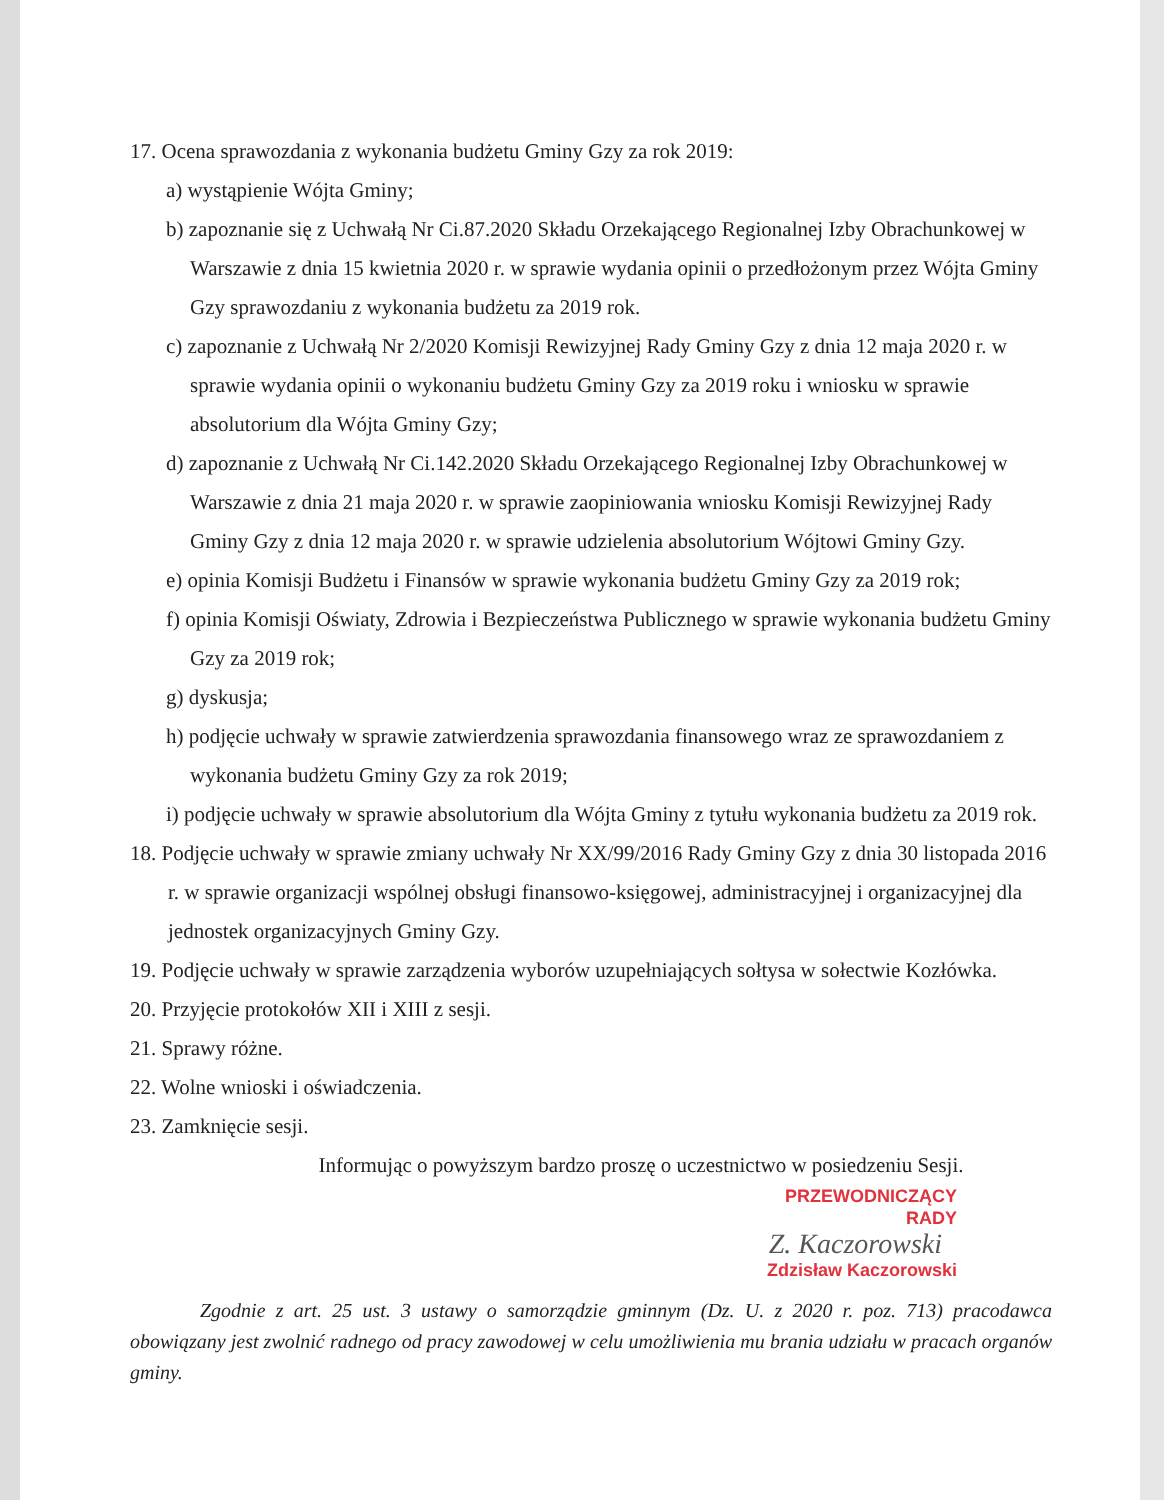17. Ocena sprawozdania z wykonania budżetu Gminy Gzy za rok 2019:
a) wystąpienie Wójta Gminy;
b) zapoznanie się z Uchwałą Nr Ci.87.2020 Składu Orzekającego Regionalnej Izby Obrachunkowej w Warszawie z dnia 15 kwietnia 2020 r. w sprawie wydania opinii o przedłożonym przez Wójta Gminy Gzy sprawozdaniu z wykonania budżetu za 2019 rok.
c) zapoznanie z Uchwałą Nr 2/2020 Komisji Rewizyjnej Rady Gminy Gzy z dnia 12 maja 2020 r. w sprawie wydania opinii o wykonaniu budżetu Gminy Gzy za 2019 roku i wniosku w sprawie absolutorium dla Wójta Gminy Gzy;
d) zapoznanie z Uchwałą Nr Ci.142.2020 Składu Orzekającego Regionalnej Izby Obrachunkowej w Warszawie z dnia 21 maja 2020 r. w sprawie zaopiniowania wniosku Komisji Rewizyjnej Rady Gminy Gzy z dnia 12 maja 2020 r. w sprawie udzielenia absolutorium Wójtowi Gminy Gzy.
e) opinia Komisji Budżetu i Finansów w sprawie wykonania budżetu Gminy Gzy za 2019 rok;
f) opinia Komisji Oświaty, Zdrowia i Bezpieczeństwa Publicznego w sprawie wykonania budżetu Gminy Gzy za 2019 rok;
g) dyskusja;
h) podjęcie uchwały w sprawie zatwierdzenia sprawozdania finansowego wraz ze sprawozdaniem z wykonania budżetu Gminy Gzy za rok 2019;
i) podjęcie uchwały w sprawie absolutorium dla Wójta Gminy z tytułu wykonania budżetu za 2019 rok.
18. Podjęcie uchwały w sprawie zmiany uchwały Nr XX/99/2016 Rady Gminy Gzy z dnia 30 listopada 2016 r. w sprawie organizacji wspólnej obsługi finansowo-księgowej, administracyjnej i organizacyjnej dla jednostek organizacyjnych Gminy Gzy.
19. Podjęcie uchwały w sprawie zarządzenia wyborów uzupełniających sołtysa w sołectwie Kozłówka.
20. Przyjęcie protokołów XII i XIII z sesji.
21. Sprawy różne.
22. Wolne wnioski i oświadczenia.
23. Zamknięcie sesji.
Informując o powyższym bardzo proszę o uczestnictwo w posiedzeniu Sesji.
PRZEWODNICZĄCY
RADY
Z. Kaczorowski
Zdzisław Kaczorowski
Zgodnie z art. 25 ust. 3 ustawy o samorządzie gminnym (Dz. U. z 2020 r. poz. 713) pracodawca obowiązany jest zwolnić radnego od pracy zawodowej w celu umożliwienia mu brania udziału w pracach organów gminy.